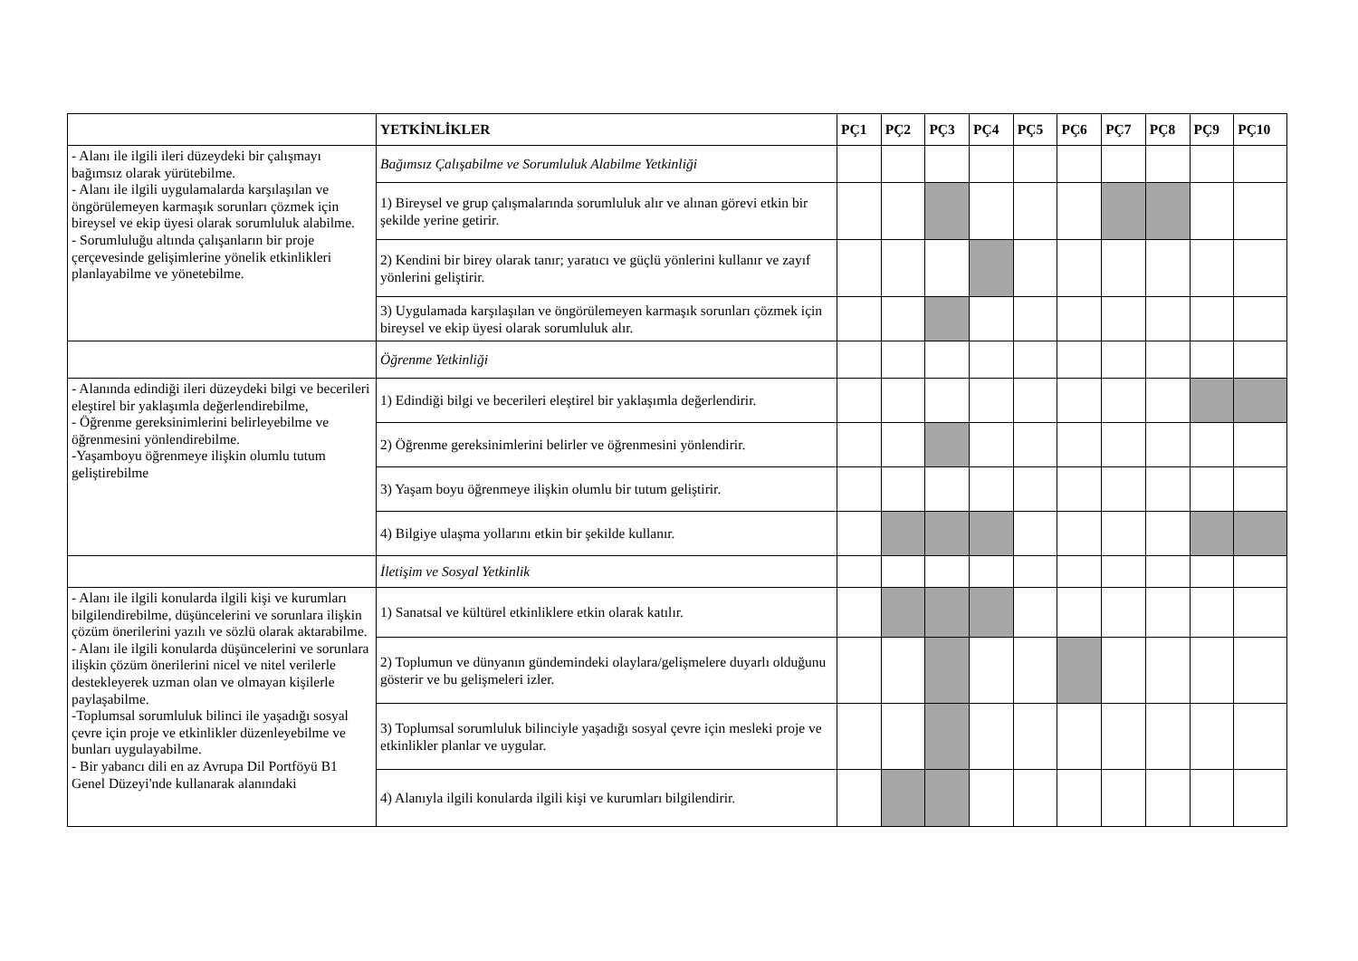| | YETKİNLİKLER | PÇ1 | PÇ2 | PÇ3 | PÇ4 | PÇ5 | PÇ6 | PÇ7 | PÇ8 | PÇ9 | PÇ10 |
| --- | --- | --- | --- | --- | --- | --- | --- | --- | --- | --- | --- |
| - Alanı ile ilgili ileri düzeydeki bir çalışmayı bağımsız olarak yürütebilme. - Alanı ile ilgili uygulamalarda karşılaşılan ve öngörülemeyen karmaşık sorunları çözmek için bireysel ve ekip üyesi olarak sorumluluk alabilme. - Sorumluluğu altında çalışanların bir proje çerçevesinde gelişimlerine yönelik etkinlikleri planlayabilme ve yönetebilme. | Bağımsız Çalışabilme ve Sorumluluk Alabilme Yetkinliği | | | | | | | | | | |
| | 1) Bireysel ve grup çalışmalarında sorumluluk alır ve alınan görevi etkin bir şekilde yerine getirir. | | | | | | | | | | |
| | 2) Kendini bir birey olarak tanır; yaratıcı ve güçlü yönlerini kullanır ve zayıf yönlerini geliştirir. | | | | | | | | | | |
| | 3) Uygulamada karşılaşılan ve öngörülemeyen karmaşık sorunları çözmek için bireysel ve ekip üyesi olarak sorumluluk alır. | | | | | | | | | | |
| | Öğrenme Yetkinliği | | | | | | | | | | |
| - Alanında edindiği ileri düzeydeki bilgi ve becerileri eleştirel bir yaklaşımla değerlendirebilme, - Öğrenme gereksinimlerini belirleyebilme ve öğrenmesini yönlendirebilme. -Yaşamboyu öğrenmeye ilişkin olumlu tutum geliştirebilme | 1) Edindiği bilgi ve becerileri eleştirel bir yaklaşımla değerlendirir. | | | | | | | | | | |
| | 2) Öğrenme gereksinimlerini belirler ve öğrenmesini yönlendirir. | | | | | | | | | | |
| | 3) Yaşam boyu öğrenmeye ilişkin olumlu bir tutum geliştirir. | | | | | | | | | | |
| | 4) Bilgiye ulaşma yollarını etkin bir şekilde kullanır. | | | | | | | | | | |
| | İletişim ve Sosyal Yetkinlik | | | | | | | | | | |
| - Alanı ile ilgili konularda ilgili kişi ve kurumları bilgilendirebilme, düşüncelerini ve sorunlara ilişkin çözüm önerilerini yazılı ve sözlü olarak aktarabilme. - Alanı ile ilgili konularda düşüncelerini ve sorunlara ilişkin çözüm önerilerini nicel ve nitel verilerle destekleyerek uzman olan ve olmayan kişilerle paylaşabilme. -Toplumsal sorumluluk bilinci ile yaşadığı sosyal çevre için proje ve etkinlikler düzenleyebilme ve bunları uygulayabilme. - Bir yabancı dili en az Avrupa Dil Portföyü B1 Genel Düzeyi'nde kullanarak alanındaki | 1) Sanatsal ve kültürel etkinliklere etkin olarak katılır. | | | | | | | | | | |
| | 2) Toplumun ve dünyanın gündemindeki olaylara/gelişmelere duyarlı olduğunu gösterir ve bu gelişmeleri izler. | | | | | | | | | | |
| | 3) Toplumsal sorumluluk bilinciyle yaşadığı sosyal çevre için mesleki proje ve etkinlikler planlar ve uygular. | | | | | | | | | | |
| | 4) Alanıyla ilgili konularda ilgili kişi ve kurumları bilgilendirir. | | | | | | | | | | |